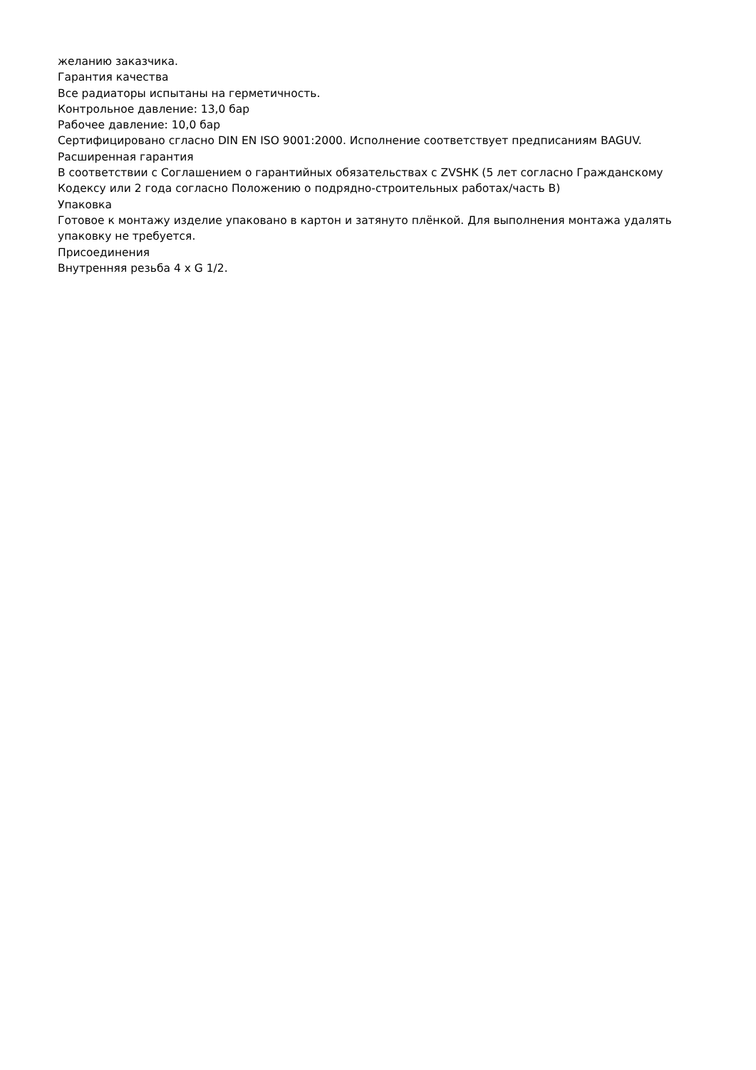желанию заказчика.
Гарантия качества
Все радиаторы испытаны на герметичность.
Контрольное давление: 13,0 бар
Рабочее давление: 10,0 бар
Сертифицировано сгласно DIN EN ISO 9001:2000. Исполнение соответствует предписаниям BAGUV.
Расширенная гарантия
В соответствии с Соглашением о гарантийных обязательствах с ZVSHK (5 лет согласно Гражданскому Кодексу или 2 года согласно Положению о подрядно-строительных работах/часть B)
Упаковка
Готовое к монтажу изделие упаковано в картон и затянуто плёнкой. Для выполнения монтажа удалять упаковку не требуется.
Присоединения
Внутренняя резьба 4 x G 1/2.